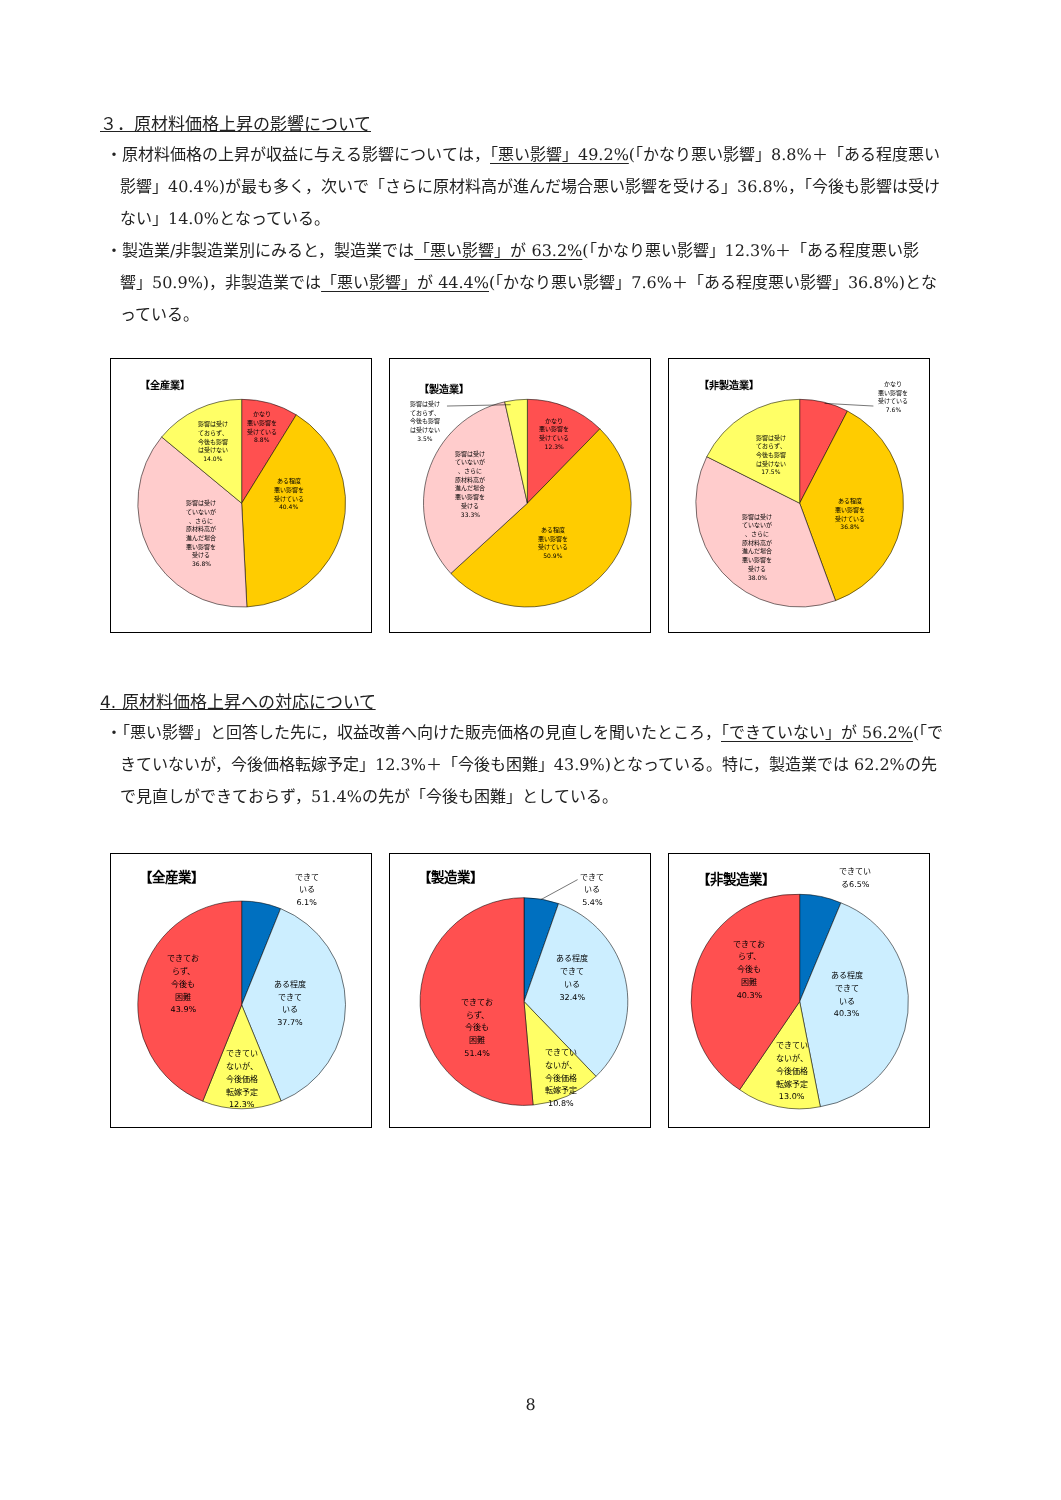３．原材料価格上昇の影響について
・原材料価格の上昇が収益に与える影響については，「悪い影響」49.2%(「かなり悪い影響」8.8%＋「ある程度悪い影響」40.4%)が最も多く，次いで「さらに原材料高が進んだ場合悪い影響を受ける」36.8%，「今後も影響は受けない」14.0%となっている。
・製造業/非製造業別にみると，製造業では「悪い影響」が 63.2%(「かなり悪い影響」12.3%＋「ある程度悪い影響」50.9%)，非製造業では「悪い影響」が 44.4%(「かなり悪い影響」7.6%＋「ある程度悪い影響」36.8%)となっている。
【全産業】
かなり 悪い影響を 受けている 8.8%
ある程度 悪い影響を 受けている 40.4%
影響は受け ていないが 、さらに 原材料高が 進んだ場合 悪い影響を 受ける 36.8%
影響は受け ておらず、 今後も影響 は受けない 14.0%
【製造業】
かなり 悪い影響を 受けている 12.3%
ある程度 悪い影響を 受けている 50.9%
影響は受け ていないが 、さらに 原材料高が 進んだ場合 悪い影響を 受ける 33.3%
影響は受け ておらず、 今後も影響 は受けない 3.5%
【非製造業】
かなり 悪い影響を 受けている 7.6%
ある程度 悪い影響を 受けている 36.8%
影響は受け ていないが 、さらに 原材料高が 進んだ場合 悪い影響を 受ける 38.0%
影響は受け ておらず、 今後も影響 は受けない 17.5%
4. 原材料価格上昇への対応について
・「悪い影響」と回答した先に，収益改善へ向けた販売価格の見直しを聞いたところ，「できていない」が 56.2%(「できていないが，今後価格転嫁予定」12.3%＋「今後も困難」43.9%)となっている。特に，製造業では 62.2%の先で見直しができておらず，51.4%の先が「今後も困難」としている。
【全産業】
できて いる 6.1%
ある程度 できて いる 37.7%
できてい ないが、 今後価格 転嫁予定 12.3%
できてお らず、 今後も 困難 43.9%
【製造業】
できて いる 5.4%
ある程度 できて いる 32.4%
できてい ないが、 今後価格 転嫁予定 10.8%
できてお らず、 今後も 困難 51.4%
【非製造業】
できてい る6.5%
ある程度 できて いる 40.3%
できてい ないが、 今後価格 転嫁予定 13.0%
できてお らず、 今後も 困難 40.3%
8